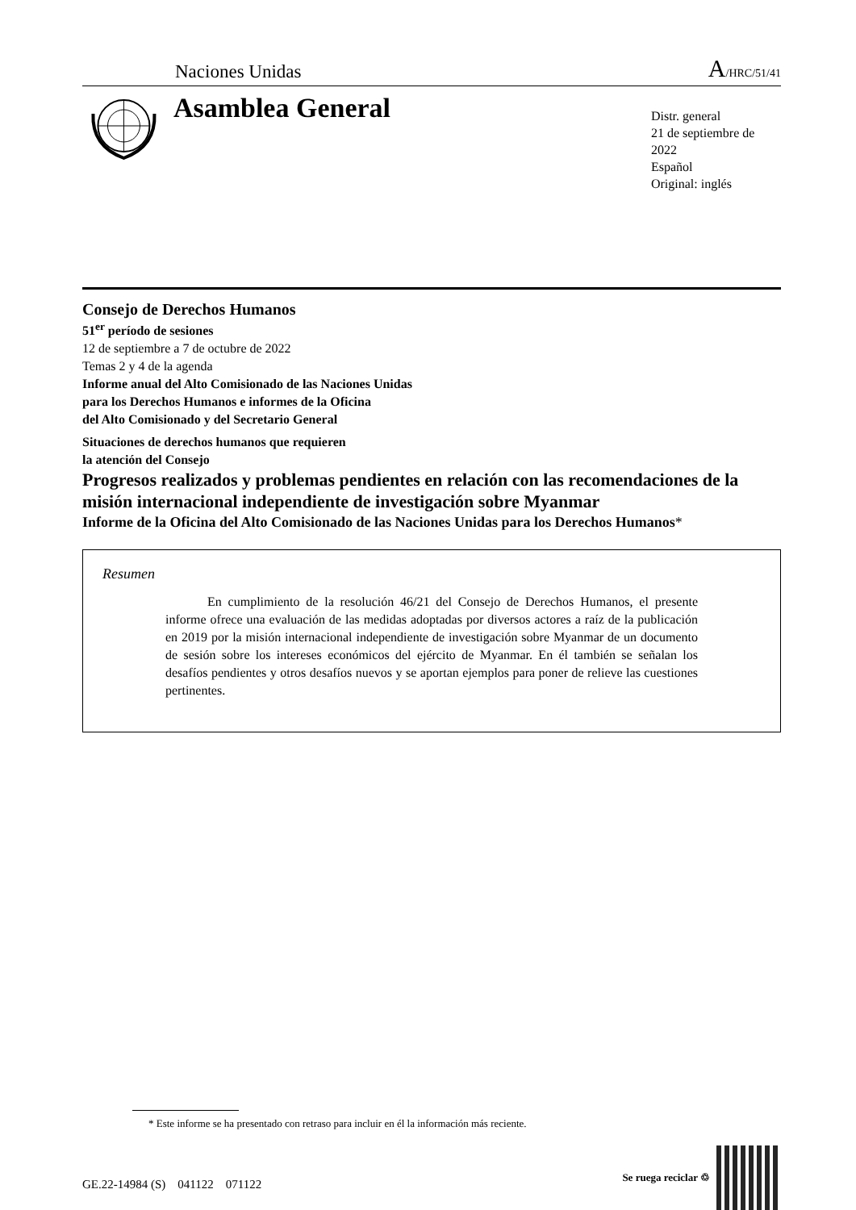Naciones Unidas A/HRC/51/41
Asamblea General
Distr. general
21 de septiembre de 2022
Español
Original: inglés
Consejo de Derechos Humanos
51<sup>er</sup> período de sesiones
12 de septiembre a 7 de octubre de 2022
Temas 2 y 4 de la agenda
Informe anual del Alto Comisionado de las Naciones Unidas
para los Derechos Humanos e informes de la Oficina
del Alto Comisionado y del Secretario General
Situaciones de derechos humanos que requieren
la atención del Consejo
Progresos realizados y problemas pendientes en relación con las recomendaciones de la misión internacional independiente de investigación sobre Myanmar
Informe de la Oficina del Alto Comisionado de las Naciones Unidas para los Derechos Humanos*
Resumen
En cumplimiento de la resolución 46/21 del Consejo de Derechos Humanos, el presente informe ofrece una evaluación de las medidas adoptadas por diversos actores a raíz de la publicación en 2019 por la misión internacional independiente de investigación sobre Myanmar de un documento de sesión sobre los intereses económicos del ejército de Myanmar. En él también se señalan los desafíos pendientes y otros desafíos nuevos y se aportan ejemplos para poner de relieve las cuestiones pertinentes.
* Este informe se ha presentado con retraso para incluir en él la información más reciente.
GE.22-14984 (S) 041122 071122 Se ruega reciclar ♲